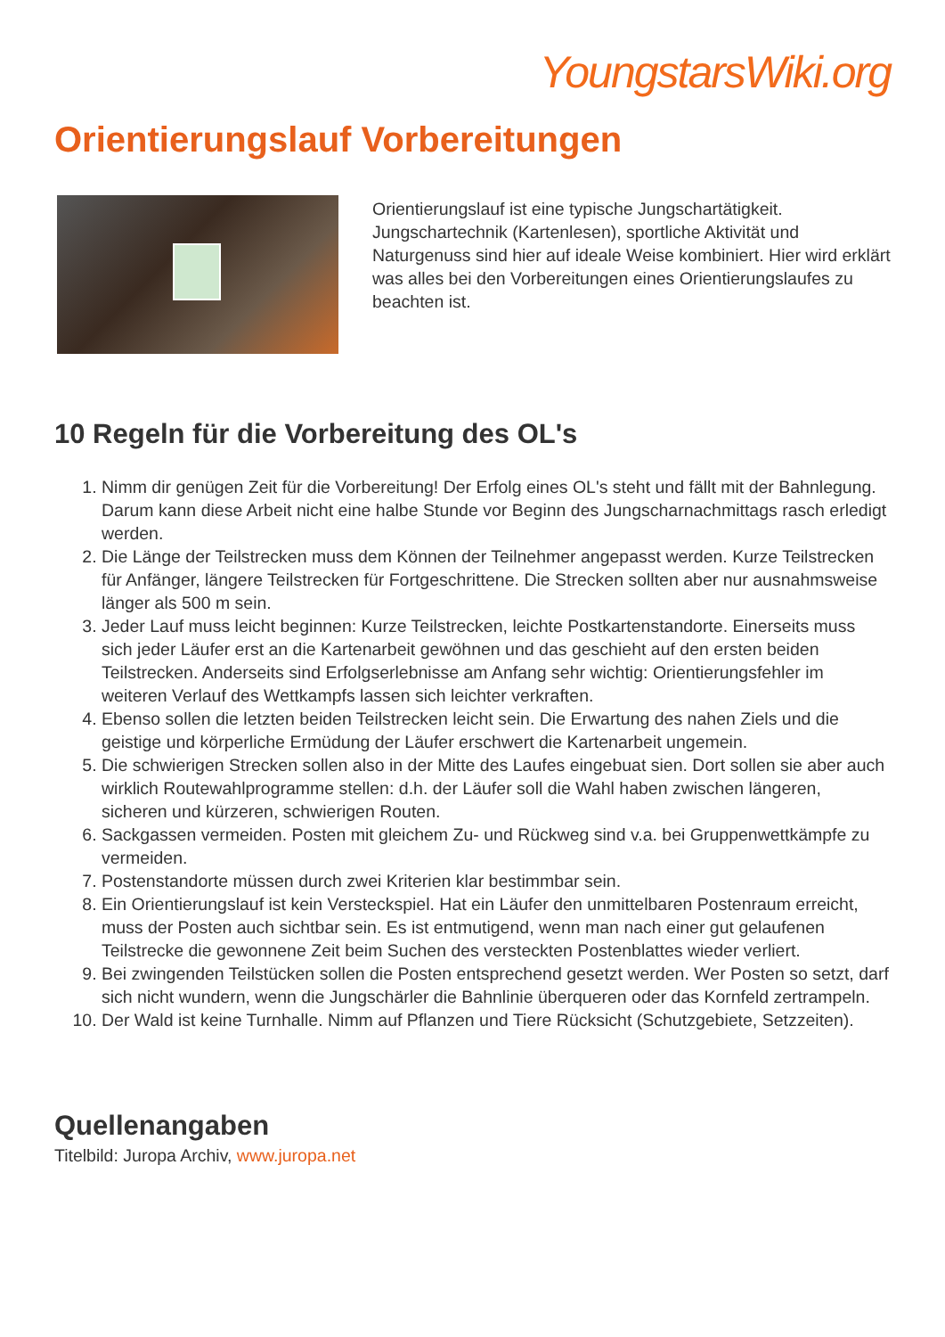YoungstarsWiki.org
Orientierungslauf Vorbereitungen
Orientierungslauf ist eine typische Jungschartätigkeit. Jungschartechnik (Kartenlesen), sportliche Aktivität und Naturgenuss sind hier auf ideale Weise kombiniert. Hier wird erklärt was alles bei den Vorbereitungen eines Orientierungslaufes zu beachten ist.
10 Regeln für die Vorbereitung des OL's
1. Nimm dir genügen Zeit für die Vorbereitung! Der Erfolg eines OL's steht und fällt mit der Bahnlegung. Darum kann diese Arbeit nicht eine halbe Stunde vor Beginn des Jungscharnachmittags rasch erledigt werden.
2. Die Länge der Teilstrecken muss dem Können der Teilnehmer angepasst werden. Kurze Teilstrecken für Anfänger, längere Teilstrecken für Fortgeschrittene. Die Strecken sollten aber nur ausnahmsweise länger als 500 m sein.
3. Jeder Lauf muss leicht beginnen: Kurze Teilstrecken, leichte Postkartenstandorte. Einerseits muss sich jeder Läufer erst an die Kartenarbeit gewöhnen und das geschieht auf den ersten beiden Teilstrecken. Anderseits sind Erfolgserlebnisse am Anfang sehr wichtig: Orientierungsfehler im weiteren Verlauf des Wettkampfs lassen sich leichter verkraften.
4. Ebenso sollen die letzten beiden Teilstrecken leicht sein. Die Erwartung des nahen Ziels und die geistige und körperliche Ermüdung der Läufer erschwert die Kartenarbeit ungemein.
5. Die schwierigen Strecken sollen also in der Mitte des Laufes eingebuat sien. Dort sollen sie aber auch wirklich Routewahlprogramme stellen: d.h. der Läufer soll die Wahl haben zwischen längeren, sicheren und kürzeren, schwierigen Routen.
6. Sackgassen vermeiden. Posten mit gleichem Zu- und Rückweg sind v.a. bei Gruppenwettkämpfe zu vermeiden.
7. Postenstandorte müssen durch zwei Kriterien klar bestimmbar sein.
8. Ein Orientierungslauf ist kein Versteckspiel. Hat ein Läufer den unmittelbaren Postenraum erreicht, muss der Posten auch sichtbar sein. Es ist entmutigend, wenn man nach einer gut gelaufenen Teilstrecke die gewonnene Zeit beim Suchen des versteckten Postenblattes wieder verliert.
9. Bei zwingenden Teilstücken sollen die Posten entsprechend gesetzt werden. Wer Posten so setzt, darf sich nicht wundern, wenn die Jungschärler die Bahnlinie überqueren oder das Kornfeld zertrampeln.
10. Der Wald ist keine Turnhalle. Nimm auf Pflanzen und Tiere Rücksicht (Schutzgebiete, Setzzeiten).
Quellenangaben
Titelbild: Juropa Archiv, www.juropa.net